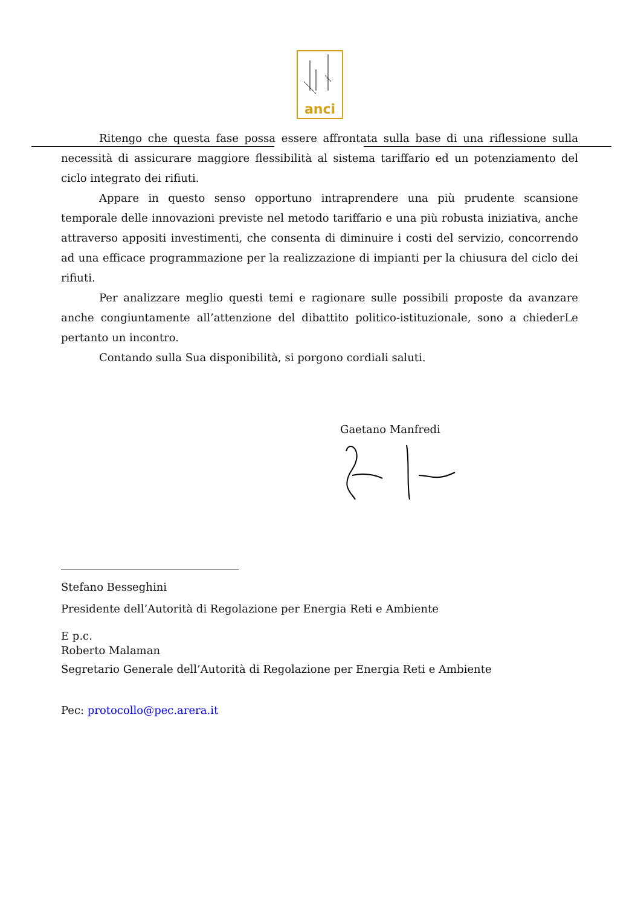anci
Ritengo che questa fase possa essere affrontata sulla base di una riflessione sulla necessità di assicurare maggiore flessibilità al sistema tariffario ed un potenziamento del ciclo integrato dei rifiuti.
Appare in questo senso opportuno intraprendere una più prudente scansione temporale delle innovazioni previste nel metodo tariffario e una più robusta iniziativa, anche attraverso appositi investimenti, che consenta di diminuire i costi del servizio, concorrendo ad una efficace programmazione per la realizzazione di impianti per la chiusura del ciclo dei rifiuti.
Per analizzare meglio questi temi e ragionare sulle possibili proposte da avanzare anche congiuntamente all’attenzione del dibattito politico-istituzionale, sono a chiederLe pertanto un incontro.
Contando sulla Sua disponibilità, si porgono cordiali saluti.
Gaetano Manfredi
Stefano Besseghini
Presidente dell’Autorità di Regolazione per Energia Reti e Ambiente
E p.c.
Roberto Malaman
Segretario Generale dell’Autorità di Regolazione per Energia Reti e Ambiente
Pec: protocollo@pec.arera.it